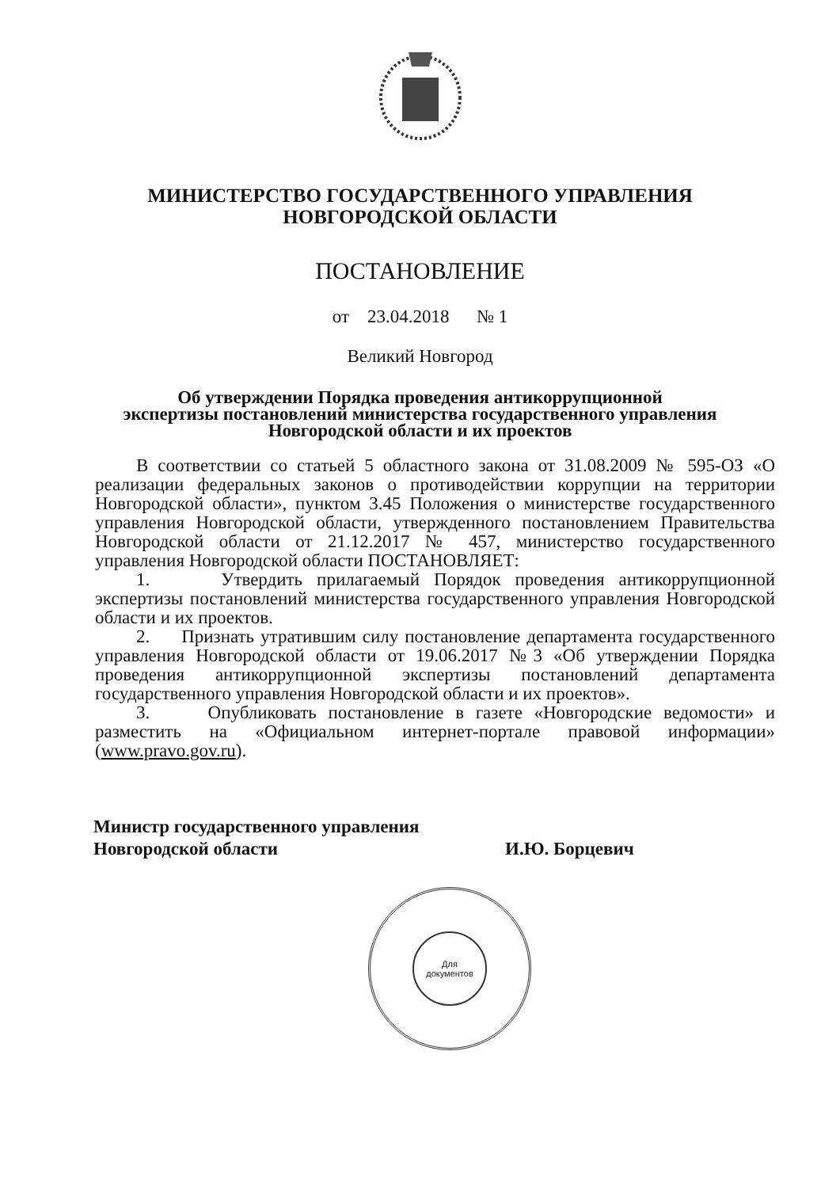МИНИСТЕРСТВО ГОСУДАРСТВЕННОГО УПРАВЛЕНИЯ
НОВГОРОДСКОЙ ОБЛАСТИ
ПОСТАНОВЛЕНИЕ
от 23.04.2018 № 1
Великий Новгород
Об утверждении Порядка проведения антикоррупционной
экспертизы постановлений министерства государственного управления
Новгородской области и их проектов
В соответствии со статьей 5 областного закона от 31.08.2009 № 595-ОЗ «О реализации федеральных законов о противодействии коррупции на территории Новгородской области», пунктом 3.45 Положения о министерстве государственного управления Новгородской области, утвержденного постановлением Правительства Новгородской области от 21.12.2017 № 457, министерство государственного управления Новгородской области ПОСТАНОВЛЯЕТ:
1. Утвердить прилагаемый Порядок проведения антикоррупционной экспертизы постановлений министерства государственного управления Новгородской области и их проектов.
2. Признать утратившим силу постановление департамента государственного управления Новгородской области от 19.06.2017 №3 «Об утверждении Порядка проведения антикоррупционной экспертизы постановлений департамента государственного управления Новгородской области и их проектов».
3. Опубликовать постановление в газете «Новгородские ведомости» и разместить на «Официальном интернет-портале правовой информации» (www.pravo.gov.ru).
Министр государственного управления
Новгородской области
И.Ю. Борцевич
Для
документов